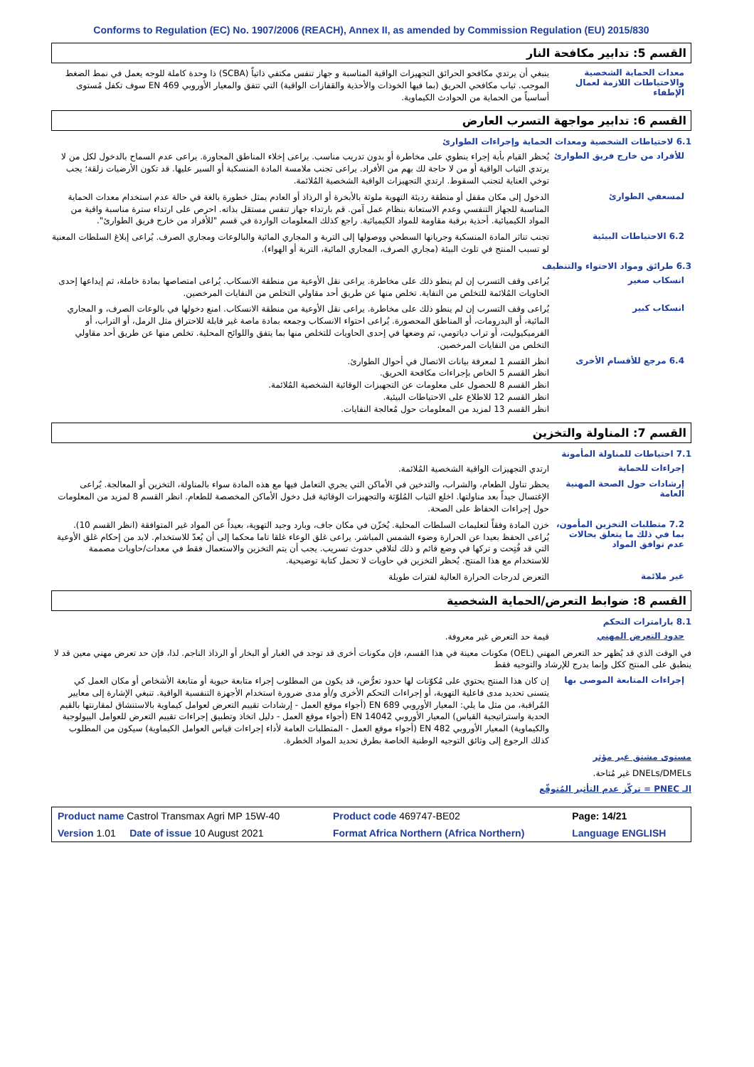Conforms to Regulation (EC) No. 1907/2006 (REACH), Annex II, as amended by Commission Regulation (EU) 2015/830
القسم 5: تدابير مكافحة النار
معدات الحماية الشخصية والاحتياطات اللازمة لعمال الإطفاء
ينبغي أن يرتدي مكافحو الحرائق التجهيزات الواقية المناسبة و جهاز تنفس مكتفي ذاتياً (SCBA) ذا وحدة كاملة للوجه يعمل في نمط الضغط الموجب. ثياب مكافحي الحريق (بما فيها الخوذات والأحذية والقفازات الواقية) التي تتفق والمعيار الأوروبي EN 469 سوف تكفل مُستوى أساسياً من الحماية من الحوادث الكيماوية.
القسم 6: تدابير مواجهة التسرب العارض
6.1 لاحتياطات الشخصية ومعدات الحماية وإجراءات الطوارئ
للأفراد من خارج فريق الطوارئ
يُحظر القيام بأية إجراء ينطوي على مخاطرة أو بدون تدريب مناسب. يراعى إخلاء المناطق المجاورة. يراعى عدم السماح بالدخول لكل من لا يرتدي الثياب الواقية أو من لا حاجة لك بهم من الأفراد. يراعى تجنب ملامسة المادة المنسكبة أو السير عليها. قد تكون الأرضيات زلقة؛ يجب توخي العناية لتجنب السقوط. ارتدي التجهيزات الواقية الشخصية المُلائمة.
لمسعفي الطوارئ
الدخول إلى مكان مقفل أو منطقة رديئة التهوية ملوثة بالأبخرة أو الرذاذ أو العادم يمثل خطورة بالغة في حالة عدم استخدام معدات الحماية المناسبة للجهاز التنفسي وعدم الاستعانة بنظام عمل آمن. قم بارتداء جهاز تنفس مستقل بذاته. احرص على ارتداء سترة مناسبة واقية من المواد الكيميائية. أحذية برقبة مقاومة للمواد الكيميائية. راجع كذلك المعلومات الواردة في قسم "للأفراد من خارج فريق الطوارئ".
6.2 الاحتياطات البيئية
تجنب تناثر المادة المنسكبة وجريانها السطحي ووصولها إلى التربة و المجاري المائية والبالوعات ومجاري الصرف. يُراعى إبلاغ السلطات المعنية لو تسبب المنتج في تلوث البيئة (مجاري الصرف، المجاري المائية، التربة أو الهواء).
6.3 طرائق ومواد الاحتواء والتنظيف
انسكاب صغير
يُراعى وقف التسرب إن لم ينطو ذلك على مخاطرة. يراعى نقل الأوعية من منطقة الانسكاب. يُراعى امتصاصها بمادة خاملة، ثم إيداعها إحدى الحاويات المُلائمة للتخلص من النفاية. تخلص منها عن طريق أحد مقاولي التخلص من النفايات المرخصين.
انسكاب كبير
يُراعى وقف التسرب إن لم ينطو ذلك على مخاطرة. يراعى نقل الأوعية من منطقة الانسكاب. امنع دخولها في بالوعات الصرف، و المجاري المائية، أو البدرومات، أو المناطق المحصورة. يُراعى احتواء الانسكاب وجمعه بمادة ماصة غير قابلة للاحتراق مثل الرمل، أو التراب، أو الفرميكيوليت، أو تراب دياتومي، ثم وضعها في إحدى الحاويات للتخلص منها بما يتفق واللوائح المحلية. تخلص منها عن طريق أحد مقاولي التخلص من النفايات المرخصين.
6.4 مرجع للأقسام الأخرى
انظر القسم 1 لمعرفة بيانات الاتصال في أحوال الطوارئ.
انظر القسم 5 الخاص بإجراءات مكافحة الحريق.
انظر القسم 8 للحصول على معلومات عن التجهيزات الوقائية الشخصية المُلائمة.
انظر القسم 12 للاطلاع على الاحتياطات البيئية.
انظر القسم 13 لمزيد من المعلومات حول مُعالجة النفايات.
القسم 7: المناولة والتخزين
7.1 احتياطات للمناولة المأمونة
إجراءات للحماية
ارتدي التجهيزات الواقية الشخصية المُلائمة.
إرشادات حول الصحة المهنية العامة
يحظر تناول الطعام، والشراب، والتدخين في الأماكن التي يجري التعامل فيها مع هذه المادة سواء بالمناولة، التخزين أو المعالجة. يُراعى الإغتسال جيداً بعد مناولتها. اخلع الثياب المُلوّثة والتجهيزات الوقائية قبل دخول الأماكن المخصصة للطعام. انظر القسم 8 لمزيد من المعلومات حول إجراءات الحفاظ على الصحة.
7.2 متطلبات التخزين المأمون، بما في ذلك ما يتعلق بحالات عدم توافق المواد
خزن المادة وفقاً لتعليمات السلطات المحلية. يُخزّن في مكان جاف، وبارد وجيد التهوية، بعيداً عن المواد غير المتوافقة (انظر القسم 10). يُراعى الحفظ بعيدا عن الحرارة وضوء الشمس المباشر. يراعى غلق الوعاء غلقا تاما محكما إلى أن يُعدّ للاستخدام. لابد من إحكام غلق الأوعية التي قد فُتِحت و تركها في وضع قائم و ذلك لتلافي حدوث تسريب. يجب أن يتم التخزين والاستعمال فقط في معدات/حاويات مصممة للاستخدام مع هذا المنتج. يُحظر التخزين في حاويات لا تحمل كتابة توضيحية.
غير ملائمة
التعرض لدرجات الحرارة العالية لفترات طويلة
القسم 8: ضوابط التعرض/الحماية الشخصية
8.1 بارامترات التحكم
حدود التعرض المهني
قيمة حد التعرض غير معروفة.
في الوقت الذي قد يُظهر حد التعرض المهني (OEL) مكونات معينة في هذا القسم، فإن مكونات أخرى قد توجد في الغبار أو البخار أو الرذاذ الناجم. لذا، فإن حد تعرض مهني معين قد لا ينطبق على المنتج ككل وإنما يدرج للإرشاد والتوجيه فقط
إجراءات المتابعة الموصى بها
إن كان هذا المنتج يحتوي على مُكوّنات لها حدود تعرُّض، قد يكون من المطلوب إجراء متابعة حيوية أو متابعة الأشخاص أو مكان العمل كي يتسنى تحديد مدى فاعلية التهوية، أو إجراءات التحكم الأخرى و/أو مدى ضرورة استخدام الأجهزة التنفسية الواقية. تنبغي الإشارة إلى معايير المُراقبة، من مثل ما يلي: المعيار الأوروبي EN 689 (أجواء موقع العمل - إرشادات تقييم التعرض لعوامل كيماوية بالاستنشاق لمقارنتها بالقيم الحدية واستراتيجية القياس) المعيار الأوروبي EN 14042 (أجواء موقع العمل - دليل اتخاذ وتطبيق إجراءات تقييم التعرض للعوامل البيولوجية والكيماوية) المعيار الأوروبي EN 482 (أجواء موقع العمل - المتطلبات العامة لأداء إجراءات قياس العوامل الكيماوية) سيكون من المطلوب كذلك الرجوع إلى وثائق التوجيه الوطنية الخاصة بطرق تحديد المواد الخطرة.
مستوى مشتق غير مؤثر
DNELs/DMELs غير مُتاحة.
الـ PNEC = تركّز عدم التأثير المُتوقّع
| Product name Castrol Transmax Agri MP 15W-40 | Product code 469747-BE02 | Page: 14/21 |
| Version 1.01 Date of issue 10 August 2021 | Format Africa Northern (Africa Northern) | Language ENGLISH |